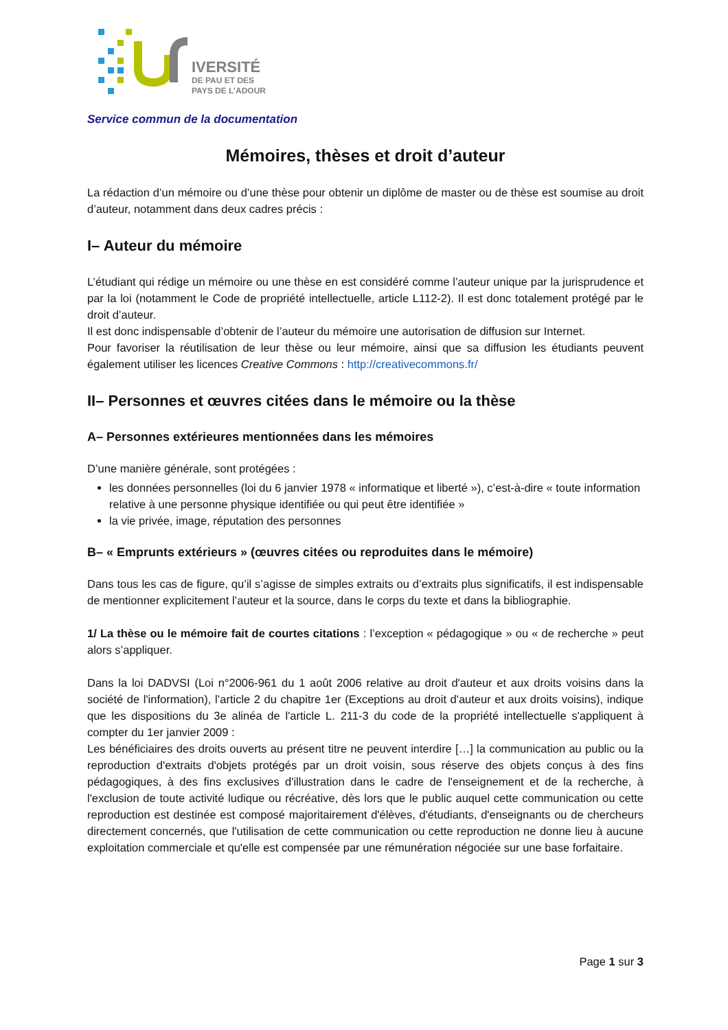IVERSITÉ
DE PAU ET DES
PAYS DE L’ADOUR
Service commun de la documentation
Mémoires, thèses et droit d’auteur
La rédaction d’un mémoire ou d’une thèse pour obtenir un diplôme de master ou de thèse est soumise au droit d’auteur, notamment dans deux cadres précis :
I– Auteur du mémoire
L’étudiant qui rédige un mémoire ou une thèse en est considéré comme l’auteur unique par la jurisprudence et par la loi (notamment le Code de propriété intellectuelle, article L112-2). Il est donc totalement protégé par le droit d’auteur.
Il est donc indispensable d’obtenir de l’auteur du mémoire une autorisation de diffusion sur Internet.
Pour favoriser la réutilisation de leur thèse ou leur mémoire, ainsi que sa diffusion les étudiants peuvent également utiliser les licences Creative Commons : http://creativecommons.fr/
II– Personnes et œuvres citées dans le mémoire ou la thèse
A– Personnes extérieures mentionnées dans les mémoires
D’une manière générale, sont protégées :
les données personnelles (loi du 6 janvier 1978 « informatique et liberté »), c’est-à-dire « toute information relative à une personne physique identifiée ou qui peut être identifiée »
la vie privée, image, réputation des personnes
B– « Emprunts extérieurs » (œuvres citées ou reproduites dans le mémoire)
Dans tous les cas de figure, qu’il s’agisse de simples extraits ou d’extraits plus significatifs, il est indispensable de mentionner explicitement l’auteur et la source, dans le corps du texte et dans la bibliographie.
1/ La thèse ou le mémoire fait de courtes citations : l’exception « pédagogique » ou « de recherche » peut alors s’appliquer.
Dans la loi DADVSI (Loi n°2006-961 du 1 août 2006 relative au droit d'auteur et aux droits voisins dans la société de l'information), l’article 2 du chapitre 1er (Exceptions au droit d'auteur et aux droits voisins), indique que les dispositions du 3e alinéa de l'article L. 211-3 du code de la propriété intellectuelle s'appliquent à compter du 1er janvier 2009 :
Les bénéficiaires des droits ouverts au présent titre ne peuvent interdire […] la communication au public ou la reproduction d'extraits d'objets protégés par un droit voisin, sous réserve des objets conçus à des fins pédagogiques, à des fins exclusives d'illustration dans le cadre de l'enseignement et de la recherche, à l'exclusion de toute activité ludique ou récréative, dès lors que le public auquel cette communication ou cette reproduction est destinée est composé majoritairement d'élèves, d'étudiants, d'enseignants ou de chercheurs directement concernés, que l'utilisation de cette communication ou cette reproduction ne donne lieu à aucune exploitation commerciale et qu'elle est compensée par une rémunération négociée sur une base forfaitaire.
Page 1 sur 3